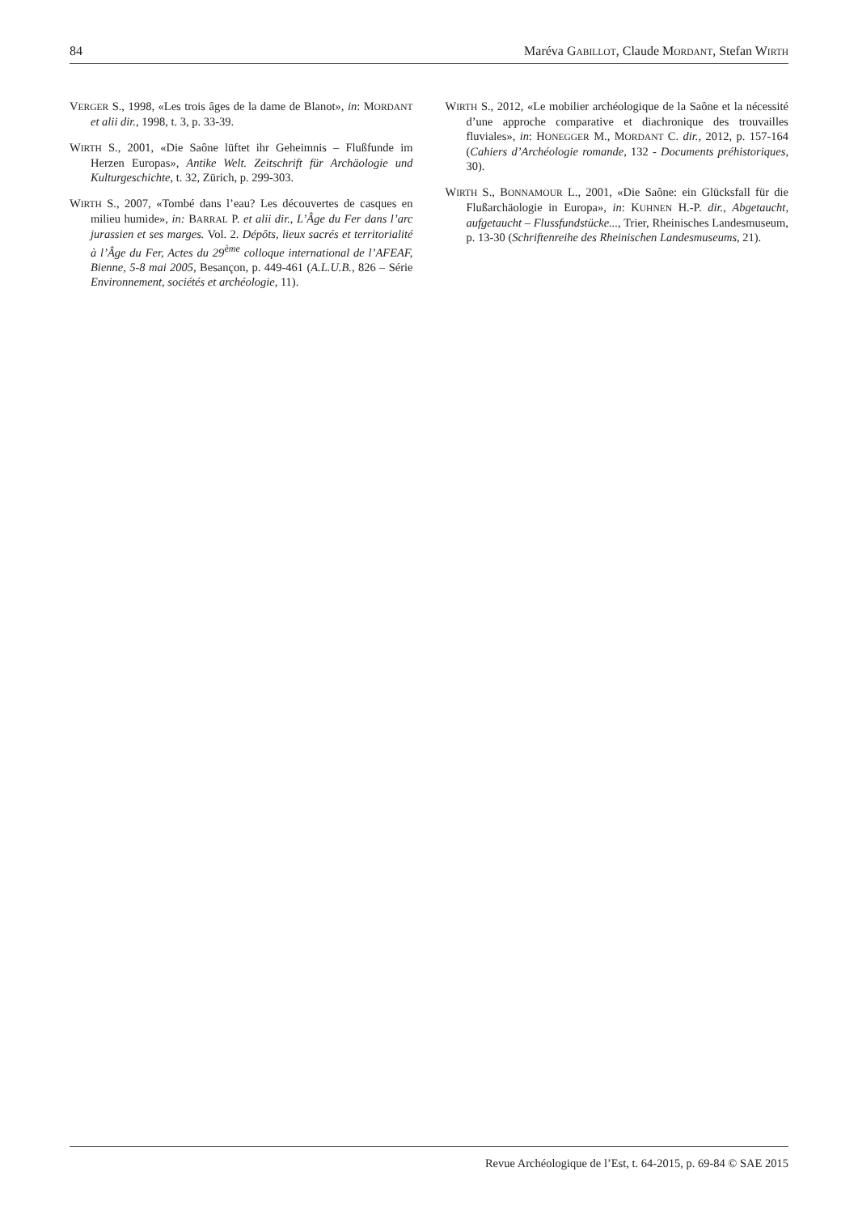84 Maréva GABILLOT, Claude MORDANT, Stefan WIRTH
VERGER S., 1998, «Les trois âges de la dame de Blanot», in: MORDANT et alii dir., 1998, t. 3, p. 33-39.
WIRTH S., 2001, «Die Saône lüftet ihr Geheimnis – Flußfunde im Herzen Europas», Antike Welt. Zeitschrift für Archäologie und Kulturgeschichte, t. 32, Zürich, p. 299-303.
WIRTH S., 2007, «Tombé dans l’eau? Les découvertes de casques en milieu humide», in: BARRAL P. et alii dir., L’Âge du Fer dans l’arc jurassien et ses marges. Vol. 2. Dépôts, lieux sacrés et territorialité à l’Âge du Fer, Actes du 29<sup>ème</sup> colloque international de l’AFEAF, Bienne, 5-8 mai 2005, Besançon, p. 449-461 (A.L.U.B., 826 – Série Environnement, sociétés et archéologie, 11).
WIRTH S., 2012, «Le mobilier archéologique de la Saône et la nécessité d’une approche comparative et diachronique des trouvailles fluviales», in: HONEGGER M., MORDANT C. dir., 2012, p. 157-164 (Cahiers d’Archéologie romande, 132 - Documents préhistoriques, 30).
WIRTH S., BONNAMOUR L., 2001, «Die Saône: ein Glücksfall für die Flußarchäologie in Europa», in: KUHNEN H.-P. dir., Abgetaucht, aufgetaucht – Flussfundstücke..., Trier, Rheinisches Landesmuseum, p. 13-30 (Schriftenreihe des Rheinischen Landesmuseums, 21).
Revue Archéologique de l’Est, t. 64-2015, p. 69-84 © SAE 2015